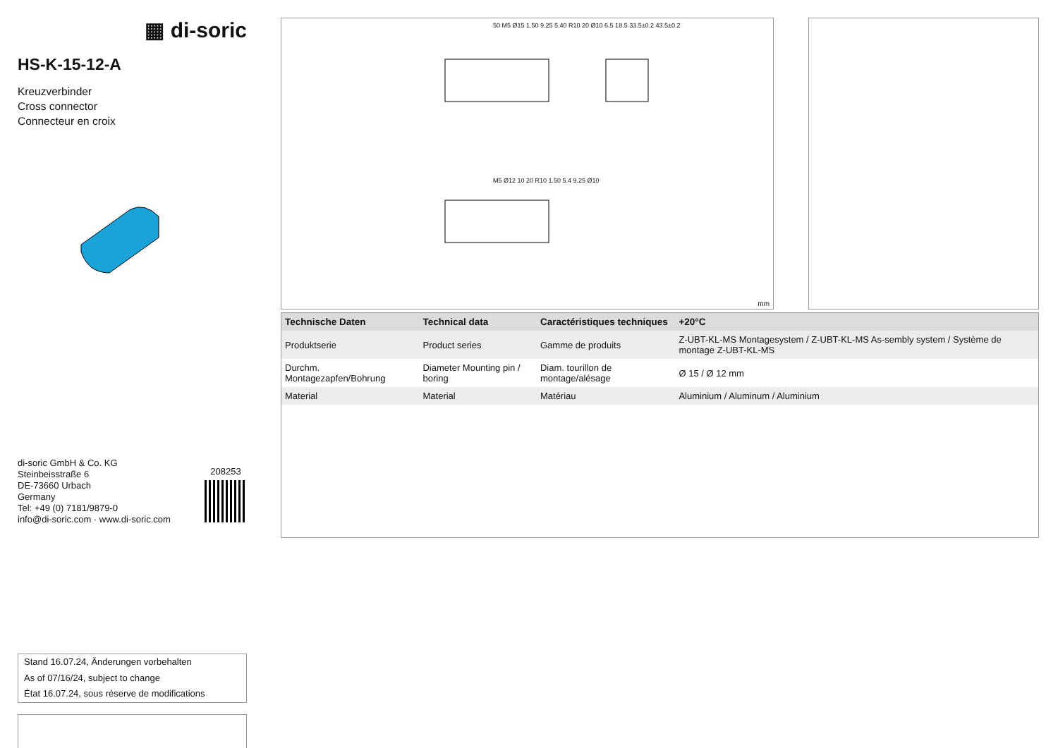▦ di-soric
HS-K-15-12-A
Kreuzverbinder
Cross connector
Connecteur en croix
di-soric GmbH & Co. KG
Steinbeisstraße 6
DE-73660 Urbach
Germany
Tel: +49 (0) 7181/9879-0
info@di-soric.com · www.di-soric.com
208253
Stand 16.07.24, Änderungen vorbehalten
As of 07/16/24, subject to change
État 16.07.24, sous réserve de modifications
50 M5 Ø15 1.50 9.25 5.40 R10 20 Ø10 6.5 18.5 33.5±0.2 43.5±0.2
M5 Ø12 10 20 R10 1.50 5.4 9.25 Ø10
mm
| Technische Daten | Technical data | Caractéristiques techniques | +20°C |
| --- | --- | --- | --- |
| Produktserie | Product series | Gamme de produits | Z-UBT-KL-MS Montagesystem / Z-UBT-KL-MS As-sembly system / Système de montage Z-UBT-KL-MS |
| Durchm. Montagezapfen/Bohrung | Diameter Mounting pin / boring | Diam. tourillon de montage/alésage | Ø 15 / Ø 12 mm |
| Material | Material | Matériau | Aluminium / Aluminum / Aluminium |